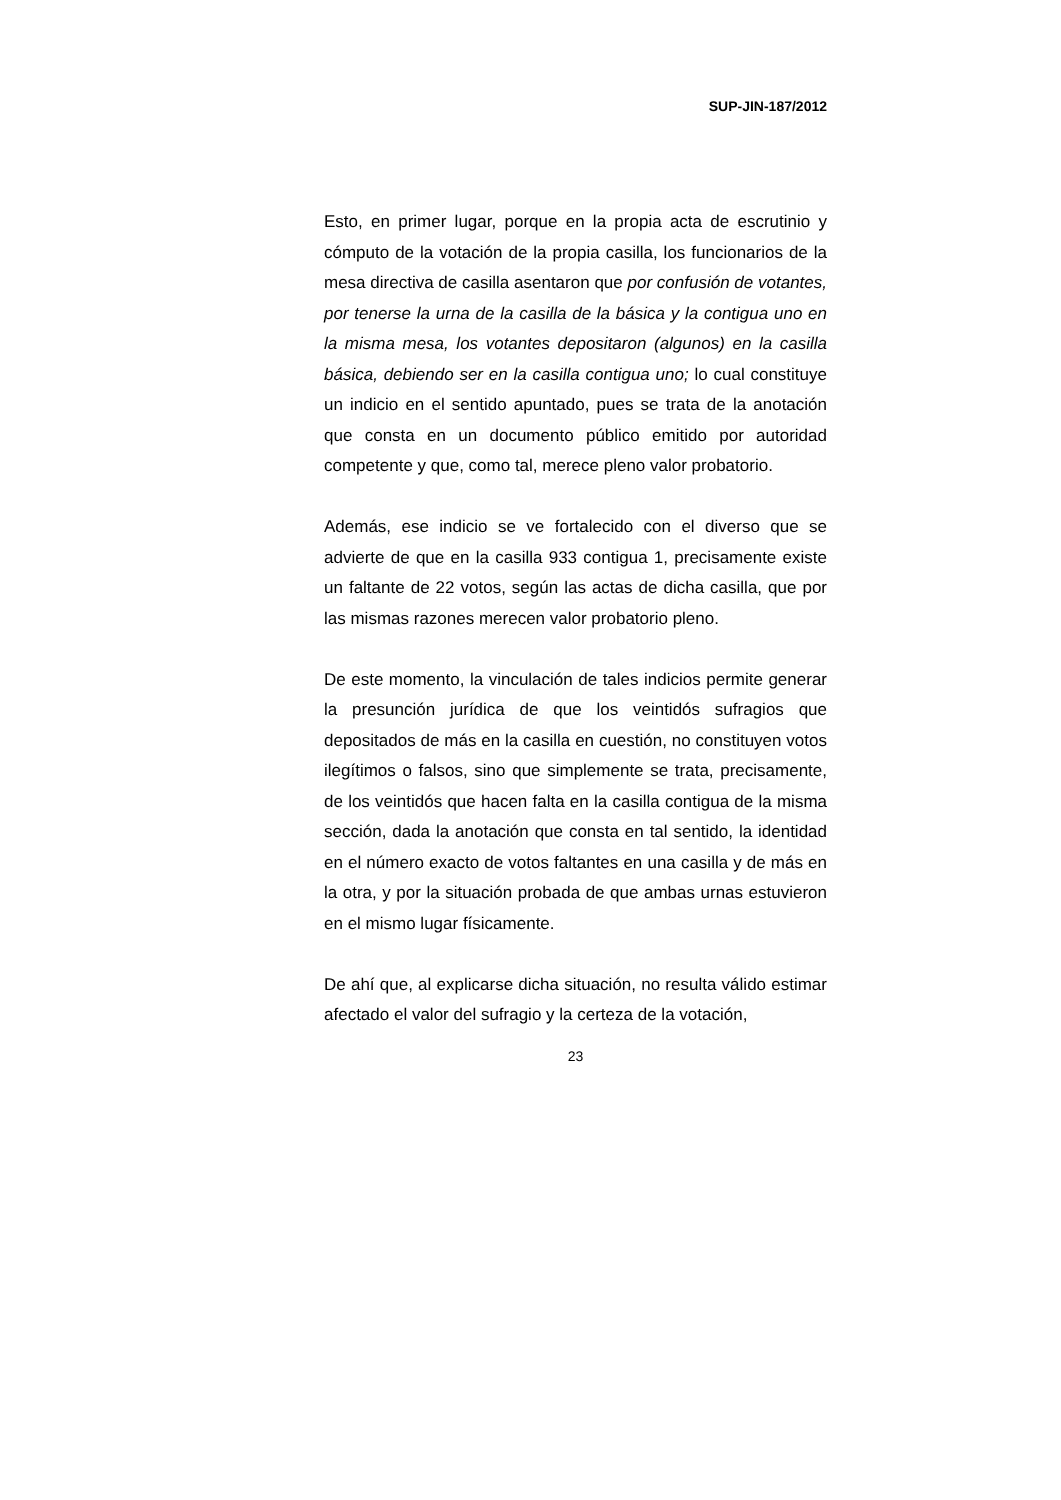SUP-JIN-187/2012
Esto, en primer lugar, porque en la propia acta de escrutinio y cómputo de la votación de la propia casilla, los funcionarios de la mesa directiva de casilla asentaron que por confusión de votantes, por tenerse la urna de la casilla de la básica y la contigua uno en la misma mesa, los votantes depositaron (algunos) en la casilla básica, debiendo ser en la casilla contigua uno; lo cual constituye un indicio en el sentido apuntado, pues se trata de la anotación que consta en un documento público emitido por autoridad competente y que, como tal, merece pleno valor probatorio.
Además, ese indicio se ve fortalecido con el diverso que se advierte de que en la casilla 933 contigua 1, precisamente existe un faltante de 22 votos, según las actas de dicha casilla, que por las mismas razones merecen valor probatorio pleno.
De este momento, la vinculación de tales indicios permite generar la presunción jurídica de que los veintidós sufragios que depositados de más en la casilla en cuestión, no constituyen votos ilegítimos o falsos, sino que simplemente se trata, precisamente, de los veintidós que hacen falta en la casilla contigua de la misma sección, dada la anotación que consta en tal sentido, la identidad en el número exacto de votos faltantes en una casilla y de más en la otra, y por la situación probada de que ambas urnas estuvieron en el mismo lugar físicamente.
De ahí que, al explicarse dicha situación, no resulta válido estimar afectado el valor del sufragio y la certeza de la votación,
23